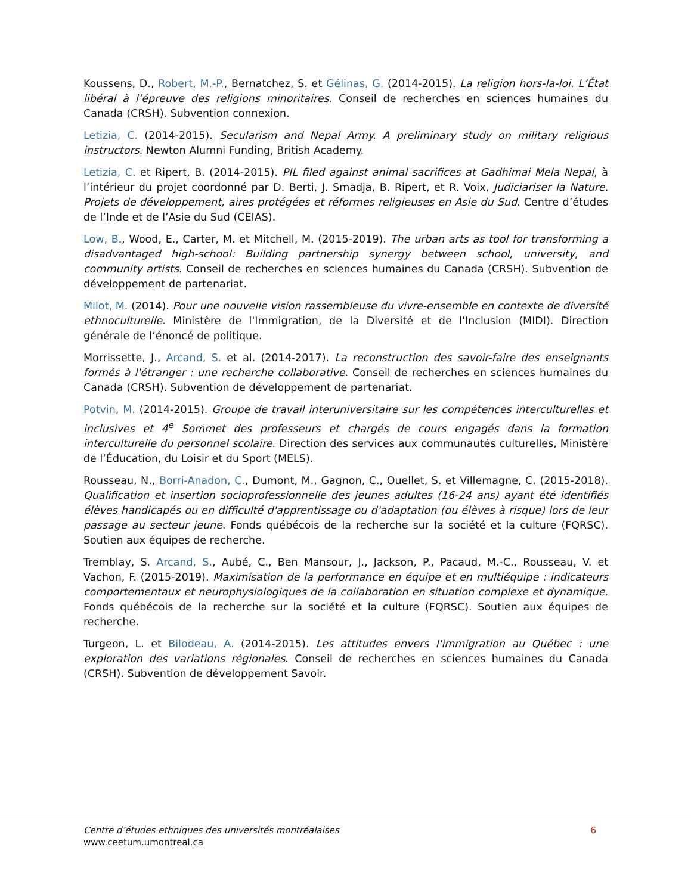Koussens, D., Robert, M.-P., Bernatchez, S. et Gélinas, G. (2014-2015). La religion hors-la-loi. L’État libéral à l’épreuve des religions minoritaires. Conseil de recherches en sciences humaines du Canada (CRSH). Subvention connexion.
Letizia, C. (2014-2015). Secularism and Nepal Army. A preliminary study on military religious instructors. Newton Alumni Funding, British Academy.
Letizia, C. et Ripert, B. (2014-2015). PIL filed against animal sacrifices at Gadhimai Mela Nepal, à l’intérieur du projet coordonné par D. Berti, J. Smadja, B. Ripert, et R. Voix, Judiciariser la Nature. Projets de développement, aires protégées et réformes religieuses en Asie du Sud. Centre d’études de l’Inde et de l’Asie du Sud (CEIAS).
Low, B., Wood, E., Carter, M. et Mitchell, M. (2015-2019). The urban arts as tool for transforming a disadvantaged high-school: Building partnership synergy between school, university, and community artists. Conseil de recherches en sciences humaines du Canada (CRSH). Subvention de développement de partenariat.
Milot, M. (2014). Pour une nouvelle vision rassembleuse du vivre-ensemble en contexte de diversité ethnoculturelle. Ministère de l'Immigration, de la Diversité et de l'Inclusion (MIDI). Direction générale de l’énoncé de politique.
Morrissette, J., Arcand, S. et al. (2014-2017). La reconstruction des savoir-faire des enseignants formés à l'étranger : une recherche collaborative. Conseil de recherches en sciences humaines du Canada (CRSH). Subvention de développement de partenariat.
Potvin, M. (2014-2015). Groupe de travail interuniversitaire sur les compétences interculturelles et inclusives et 4<sup>e</sup> Sommet des professeurs et chargés de cours engagés dans la formation interculturelle du personnel scolaire. Direction des services aux communautés culturelles, Ministère de l’Éducation, du Loisir et du Sport (MELS).
Rousseau, N., Borri-Anadon, C., Dumont, M., Gagnon, C., Ouellet, S. et Villemagne, C. (2015-2018). Qualification et insertion socioprofessionnelle des jeunes adultes (16-24 ans) ayant été identifiés élèves handicapés ou en difficulté d'apprentissage ou d'adaptation (ou élèves à risque) lors de leur passage au secteur jeune. Fonds québécois de la recherche sur la société et la culture (FQRSC). Soutien aux équipes de recherche.
Tremblay, S. Arcand, S., Aubé, C., Ben Mansour, J., Jackson, P., Pacaud, M.-C., Rousseau, V. et Vachon, F. (2015-2019). Maximisation de la performance en équipe et en multiéquipe : indicateurs comportementaux et neurophysiologiques de la collaboration en situation complexe et dynamique. Fonds québécois de la recherche sur la société et la culture (FQRSC). Soutien aux équipes de recherche.
Turgeon, L. et Bilodeau, A. (2014-2015). Les attitudes envers l'immigration au Québec : une exploration des variations régionales. Conseil de recherches en sciences humaines du Canada (CRSH). Subvention de développement Savoir.
Centre d’études ethniques des universités montréalaises
www.ceetum.umontreal.ca
6